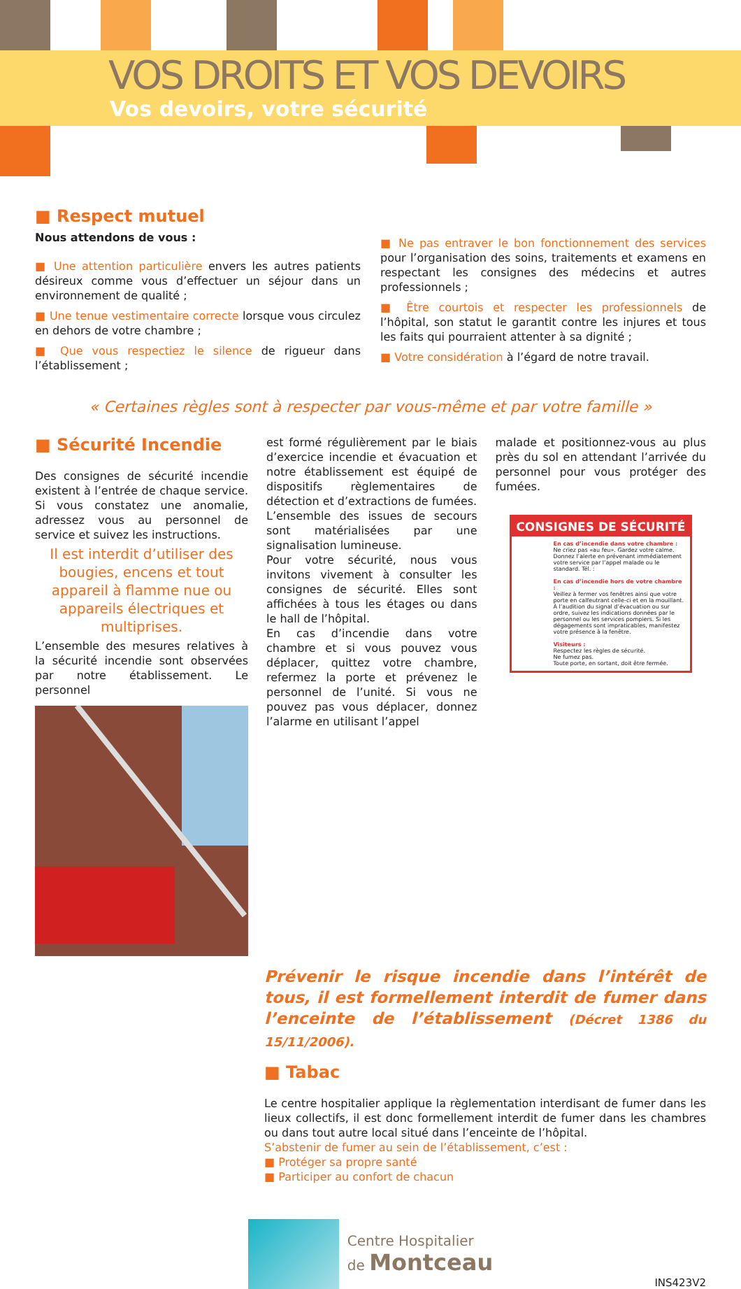VOS DROITS ET VOS DEVOIRS
Vos devoirs, votre sécurité
■ Respect mutuel
Nous attendons de vous :
■ Une attention particulière envers les autres patients désireux comme vous d’effectuer un séjour dans un environnement de qualité ;
■ Une tenue vestimentaire correcte lorsque vous circulez en dehors de votre chambre ;
■ Que vous respectiez le silence de rigueur dans l’établissement ;
■ Ne pas entraver le bon fonctionnement des services pour l’organisation des soins, traitements et examens en respectant les consignes des médecins et autres professionnels ;
■ Être courtois et respecter les professionnels de l’hôpital, son statut le garantit contre les injures et tous les faits qui pourraient attenter à sa dignité ;
■ Votre considération à l’égard de notre travail.
« Certaines règles sont à respecter par vous-même et par votre famille »
■ Sécurité Incendie
Des consignes de sécurité incendie existent à l’entrée de chaque service. Si vous constatez une anomalie, adressez vous au personnel de service et suivez les instructions.
Il est interdit d’utiliser des bougies, encens et tout appareil à flamme nue ou appareils électriques et multiprises.
L’ensemble des mesures relatives à la sécurité incendie sont observées par notre établissement. Le personnel
est formé régulièrement par le biais d’exercice incendie et évacuation et notre établissement est équipé de dispositifs règlementaires de détection et d’extractions de fumées.
L’ensemble des issues de secours sont matérialisées par une signalisation lumineuse.
Pour votre sécurité, nous vous invitons vivement à consulter les consignes de sécurité. Elles sont affichées à tous les étages ou dans le hall de l’hôpital.
En cas d’incendie dans votre chambre et si vous pouvez vous déplacer, quittez votre chambre, refermez la porte et prévenez le personnel de l’unité. Si vous ne pouvez pas vous déplacer, donnez l’alarme en utilisant l’appel
malade et positionnez-vous au plus près du sol en attendant l’arrivée du personnel pour vous protéger des fumées.
CONSIGNES DE SÉCURITÉ
En cas d’incendie dans votre chambre :
Ne criez pas «au feu». Gardez votre calme. Donnez l’alerte en prévenant immédiatement votre service par l’appel malade ou le standard. Tél. :
En cas d’incendie hors de votre chambre :
Veillez à fermer vos fenêtres ainsi que votre porte en calfeutrant celle-ci et en la mouillant. À l’audition du signal d’évacuation ou sur ordre, suivez les indications données par le personnel ou les services pompiers. Si les dégagements sont impraticables, manifestez votre présence à la fenêtre.
Visiteurs :
Respectez les règles de sécurité.
Ne fumez pas.
Toute porte, en sortant, doit être fermée.
Prévenir le risque incendie dans l’intérêt de tous, il est formellement interdit de fumer dans l’enceinte de l’établissement (Décret 1386 du 15/11/2006).
■ Tabac
Le centre hospitalier applique la règlementation interdisant de fumer dans les lieux collectifs, il est donc formellement interdit de fumer dans les chambres ou dans tout autre local situé dans l’enceinte de l’hôpital.
S’abstenir de fumer au sein de l’établissement, c’est :
■ Protéger sa propre santé
■ Participer au confort de chacun
Centre Hospitalier
de Montceau
INS423V2